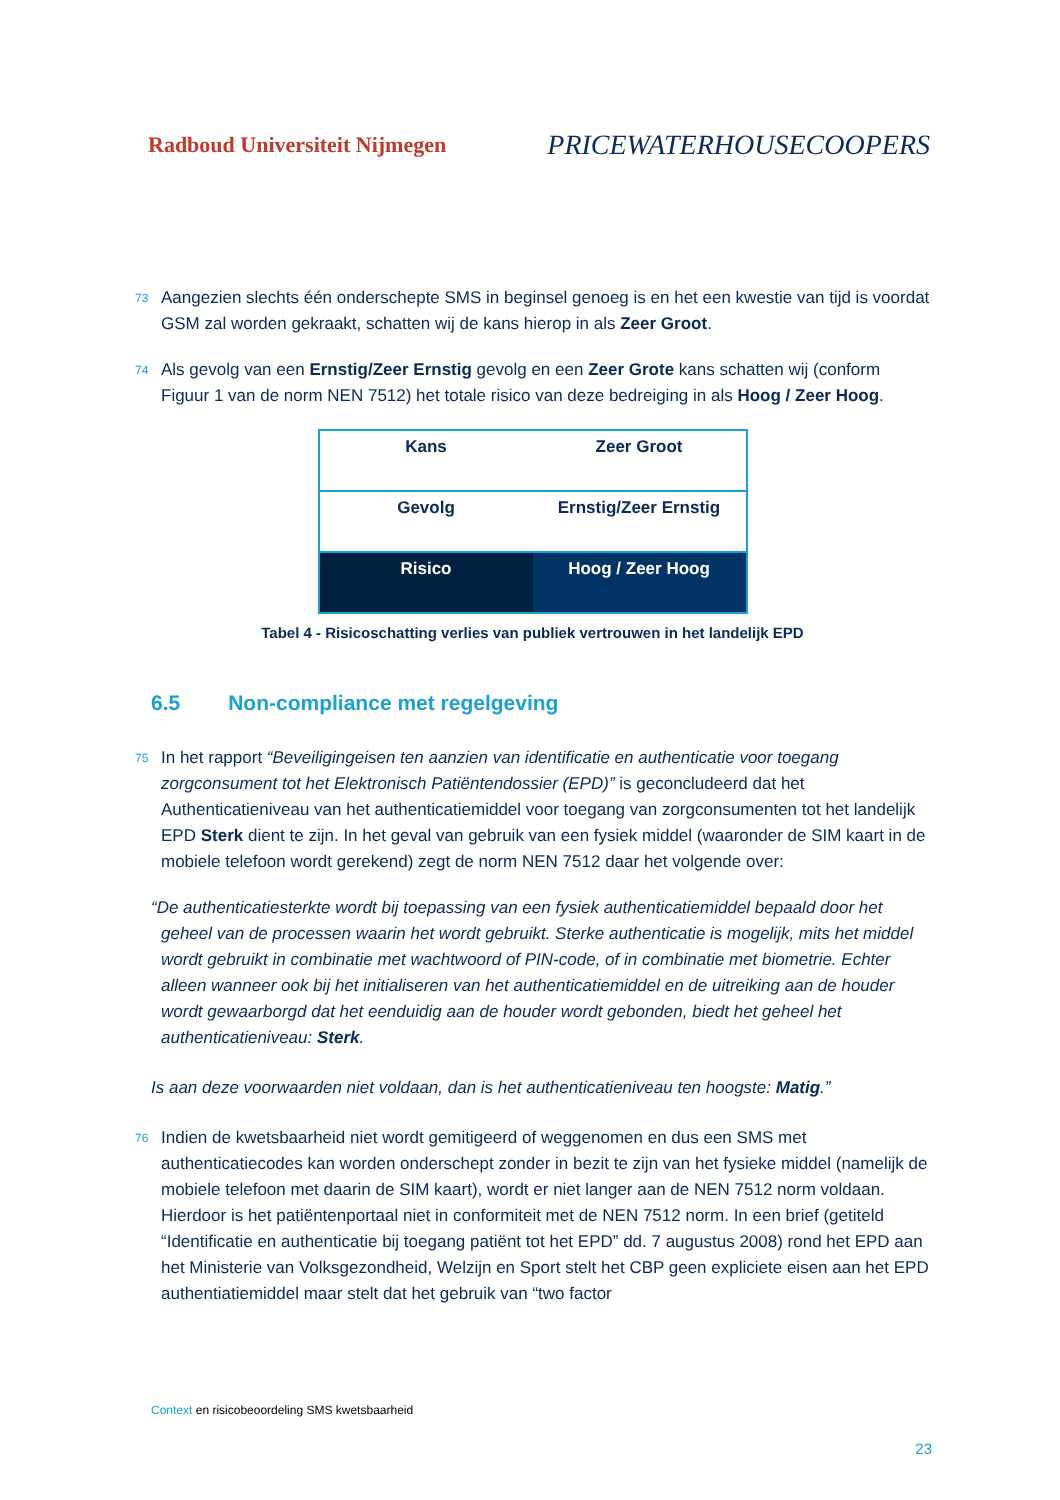Radboud Universiteit Nijmegen PRICEWATERHOUSECOOPERS
73 Aangezien slechts één onderschepte SMS in beginsel genoeg is en het een kwestie van tijd is voordat GSM zal worden gekraakt, schatten wij de kans hierop in als Zeer Groot.
74 Als gevolg van een Ernstig/Zeer Ernstig gevolg en een Zeer Grote kans schatten wij (conform Figuur 1 van de norm NEN 7512) het totale risico van deze bedreiging in als Hoog / Zeer Hoog.
| Kans | Zeer Groot |
| Gevolg | Ernstig/Zeer Ernstig |
| Risico | Hoog / Zeer Hoog |
Tabel 4 - Risicoschatting verlies van publiek vertrouwen in het landelijk EPD
6.5 Non-compliance met regelgeving
75 In het rapport “Beveiligingeisen ten aanzien van identificatie en authenticatie voor toegang zorgconsument tot het Elektronisch Patiëntendossier (EPD)” is geconcludeerd dat het Authenticatieniveau van het authenticatiemiddel voor toegang van zorgconsumenten tot het landelijk EPD Sterk dient te zijn. In het geval van gebruik van een fysiek middel (waaronder de SIM kaart in de mobiele telefoon wordt gerekend) zegt de norm NEN 7512 daar het volgende over:
“De authenticatiesterkte wordt bij toepassing van een fysiek authenticatiemiddel bepaald door het geheel van de processen waarin het wordt gebruikt. Sterke authenticatie is mogelijk, mits het middel wordt gebruikt in combinatie met wachtwoord of PIN-code, of in combinatie met biometrie. Echter alleen wanneer ook bij het initialiseren van het authenticatiemiddel en de uitreiking aan de houder wordt gewaarborgd dat het eenduidig aan de houder wordt gebonden, biedt het geheel het authenticatieniveau: Sterk.
Is aan deze voorwaarden niet voldaan, dan is het authenticatieniveau ten hoogste: Matig.”
76 Indien de kwetsbaarheid niet wordt gemitigeerd of weggenomen en dus een SMS met authenticatiecodes kan worden onderschept zonder in bezit te zijn van het fysieke middel (namelijk de mobiele telefoon met daarin de SIM kaart), wordt er niet langer aan de NEN 7512 norm voldaan. Hierdoor is het patiëntenportaal niet in conformiteit met de NEN 7512 norm. In een brief (getiteld “Identificatie en authenticatie bij toegang patiënt tot het EPD” dd. 7 augustus 2008) rond het EPD aan het Ministerie van Volksgezondheid, Welzijn en Sport stelt het CBP geen expliciete eisen aan het EPD authentiatiemiddel maar stelt dat het gebruik van “two factor
Context en risicobeoordeling SMS kwetsbaarheid
23